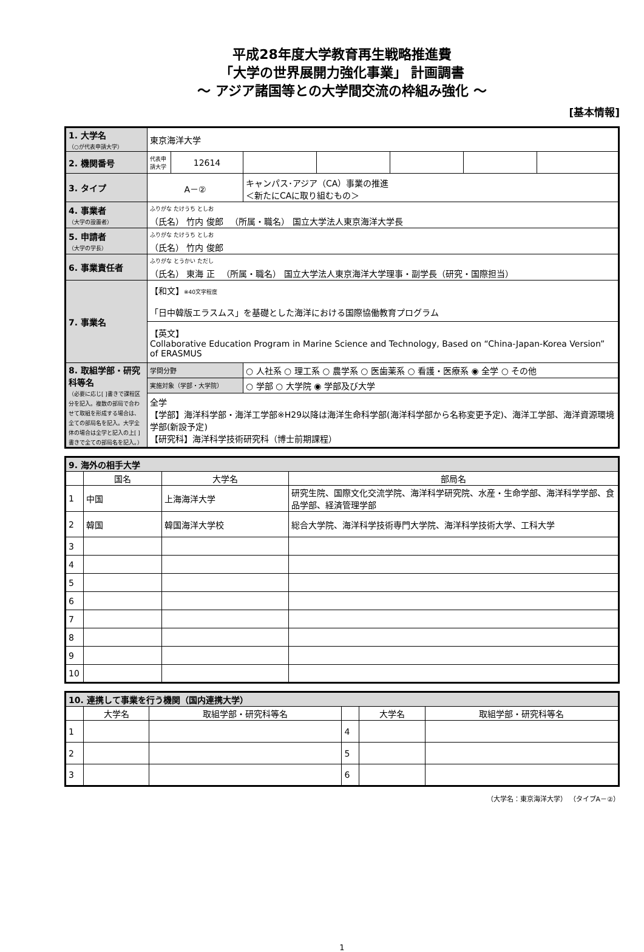平成28年度大学教育再生戦略推進費
「大学の世界展開力強化事業」 計画調書
～ アジア諸国等との大学間交流の枠組み強化 ～
[基本情報]
| 1. 大学名 （○が代表申請大学） | 東京海洋大学 | | | | | | |
| 2. 機関番号 | 代表申請大学 | 12614 | | | | | |
| 3. タイプ | A－② | | キャンパス･アジア（CA）事業の推進 ＜新たにCAに取り組むもの＞ | | | | |
| 4. 事業者 （大学の設置者） | ふりがな たけうち としお （氏名） 竹内 俊郎 （所属・職名） 国立大学法人東京海洋大学長 | | | | | | |
| 5. 申請者 （大学の学長） | ふりがな たけうち としお （氏名） 竹内 俊郎 | | | | | | |
| 6. 事業責任者 | ふりがな とうかい ただし （氏名） 東海 正 （所属・職名） 国立大学法人東京海洋大学理事・副学長（研究・国際担当） | | | | | | |
| 7. 事業名 | 【和文】 ※40文字程度 「日中韓版エラスムス」を基礎とした海洋における国際協働教育プログラム | | | | | | |
| | 【英文】 Collaborative Education Program in Marine Science and Technology, Based on “China-Japan-Korea Version” of ERASMUS | | | | | | |
| 8. 取組学部・研究科等名 （必要に応じ[ ]書きで課程区分を記入。複数の部局で合わせて取組を形成する場合は、全ての部局名を記入。大学全体の場合は全学と記入の上[ ]書きで全ての部局名を記入。） | 学問分野 | | ○ 人社系 ○ 理工系 ○ 農学系 ○ 医歯薬系 ○ 看護・医療系 ◉ 全学 ○ その他 | | | | |
| | 実施対象（学部・大学院） | | ○ 学部 ○ 大学院 ◉ 学部及び大学 | | | | |
| | 全学 【学部】海洋科学部・海洋工学部※H29以降は海洋生命科学部(海洋科学部から名称変更予定)、海洋工学部、海洋資源環境学部(新設予定) 【研究科】海洋科学技術研究科（博士前期課程） | | | | | | |
| 9. 海外の相手大学 | | | |
| | 国名 | 大学名 | 部局名 |
| 1 | 中国 | 上海海洋大学 | 研究生院、国際文化交流学院、海洋科学研究院、水産・生命学部、海洋科学学部、食品学部、経済管理学部 |
| 2 | 韓国 | 韓国海洋大学校 | 総合大学院、海洋科学技術専門大学院、海洋科学技術大学、工科大学 |
| 3 | | | |
| 4 | | | |
| 5 | | | |
| 6 | | | |
| 7 | | | |
| 8 | | | |
| 9 | | | |
| 10 | | | |
| 10. 連携して事業を行う機関（国内連携大学） | | | | | |
| | 大学名 | 取組学部・研究科等名 | | 大学名 | 取組学部・研究科等名 |
| 1 | | | 4 | | |
| 2 | | | 5 | | |
| 3 | | | 6 | | |
（大学名：東京海洋大学） （タイプA－②）
1